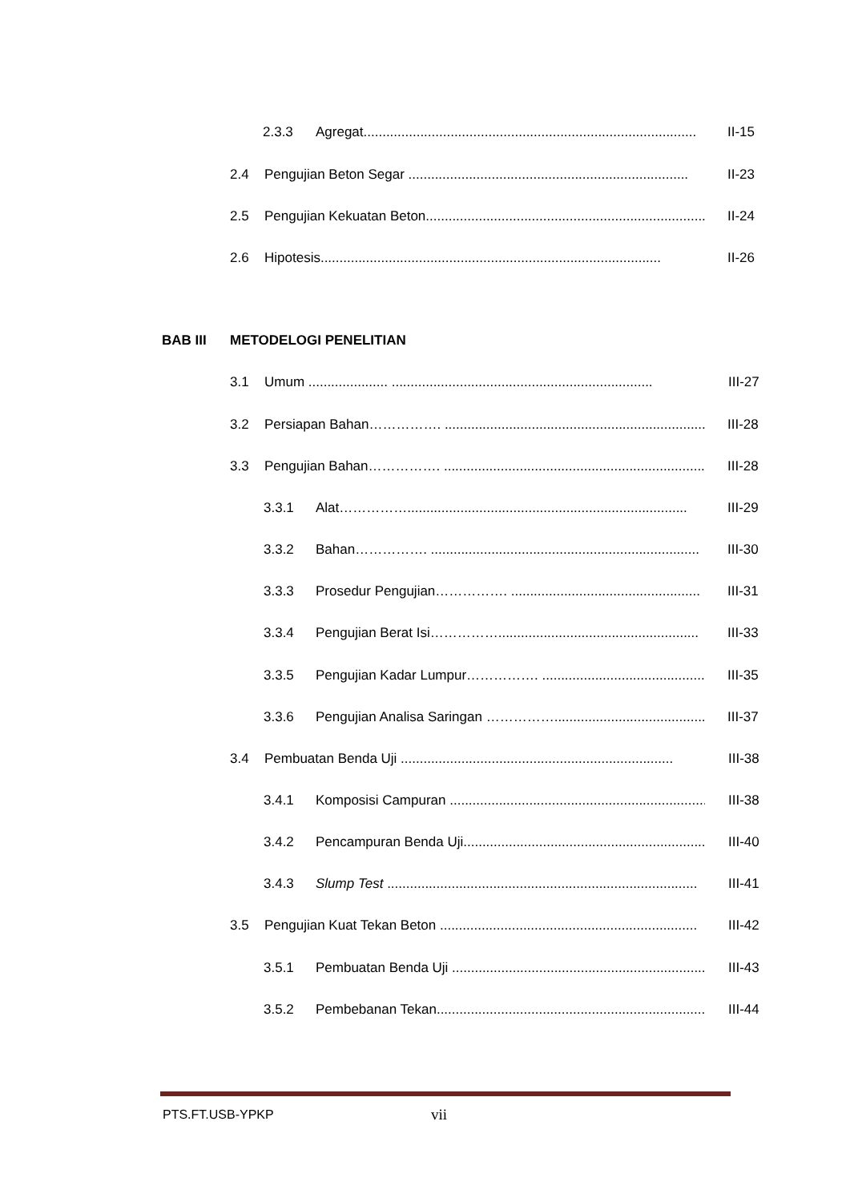2.3.3 Agregat........................................................................................ II-15
2.4 Pengujian Beton Segar .......................................................................... II-23
2.5 Pengujian Kekuatan Beton.......................................................................... II-24
2.6 Hipotesis.......................................................................................... II-26
BAB III METODELOGI PENELITIAN
3.1 Umum ..................... ..................................................................... III-27
3.2 Persiapan Bahan……………. ....................................................................... III-28
3.3 Pengujian Bahan……………. ....................................................................... III-28
3.3.1 Alat…………….......................................................................... III-29
3.3.2 Bahan……………. ....................................................................... III-30
3.3.3 Prosedur Pengujian……………. .................................................. III-31
3.3.4 Pengujian Berat Isi……………..................................................... III-33
3.3.5 Pengujian Kadar Lumpur……………. ........................................... III-35
3.3.6 Pengujian Analisa Saringan …………….......................................... III-37
3.4 Pembuatan Benda Uji ........................................................................ III-38
3.4.1 Komposisi Campuran .................................................................... III-38
3.4.2 Pencampuran Benda Uji.................................................................. III-40
3.4.3 Slump Test .................................................................................. III-41
3.5 Pengujian Kuat Tekan Beton .................................................................... III-42
3.5.1 Pembuatan Benda Uji ..................................................................... III-43
3.5.2 Pembebanan Tekan......................................................................... III-44
PTS.FT.USB-YPKP vii